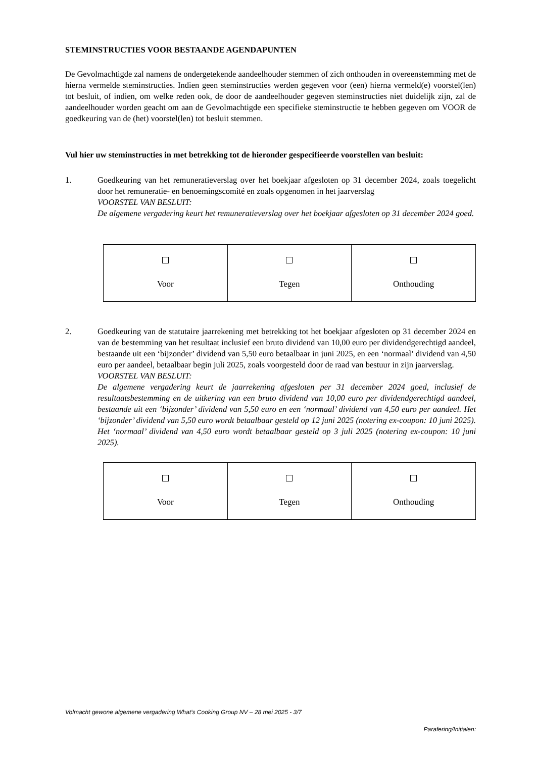STEMINSTRUCTIES VOOR BESTAANDE AGENDAPUNTEN
De Gevolmachtigde zal namens de ondergetekende aandeelhouder stemmen of zich onthouden in overeenstemming met de hierna vermelde steminstructies. Indien geen steminstructies werden gegeven voor (een) hierna vermeld(e) voorstel(len) tot besluit, of indien, om welke reden ook, de door de aandeelhouder gegeven steminstructies niet duidelijk zijn, zal de aandeelhouder worden geacht om aan de Gevolmachtigde een specifieke steminstructie te hebben gegeven om VOOR de goedkeuring van de (het) voorstel(len) tot besluit stemmen.
Vul hier uw steminstructies in met betrekking tot de hieronder gespecifieerde voorstellen van besluit:
1. Goedkeuring van het remuneratieverslag over het boekjaar afgesloten op 31 december 2024, zoals toegelicht door het remuneratie- en benoemingscomité en zoals opgenomen in het jaarverslag
VOORSTEL VAN BESLUIT:
De algemene vergadering keurt het remuneratieverslag over het boekjaar afgesloten op 31 december 2024 goed.
| Voor | Tegen | Onthouding |
2. Goedkeuring van de statutaire jaarrekening met betrekking tot het boekjaar afgesloten op 31 december 2024 en van de bestemming van het resultaat inclusief een bruto dividend van 10,00 euro per dividendgerechtigd aandeel, bestaande uit een ‘bijzonder’ dividend van 5,50 euro betaalbaar in juni 2025, en een ‘normaal’ dividend van 4,50 euro per aandeel, betaalbaar begin juli 2025, zoals voorgesteld door de raad van bestuur in zijn jaarverslag.
VOORSTEL VAN BESLUIT:
De algemene vergadering keurt de jaarrekening afgesloten per 31 december 2024 goed, inclusief de resultaatsbestemming en de uitkering van een bruto dividend van 10,00 euro per dividendgerechtigd aandeel, bestaande uit een ‘bijzonder’ dividend van 5,50 euro en een ‘normaal’ dividend van 4,50 euro per aandeel. Het ‘bijzonder’ dividend van 5,50 euro wordt betaalbaar gesteld op 12 juni 2025 (notering ex-coupon: 10 juni 2025). Het ‘normaal’ dividend van 4,50 euro wordt betaalbaar gesteld op 3 juli 2025 (notering ex-coupon: 10 juni 2025).
| Voor | Tegen | Onthouding |
Volmacht gewone algemene vergadering What’s Cooking Group NV – 28 mei 2025 - 3/7
Parafering/Initialen: